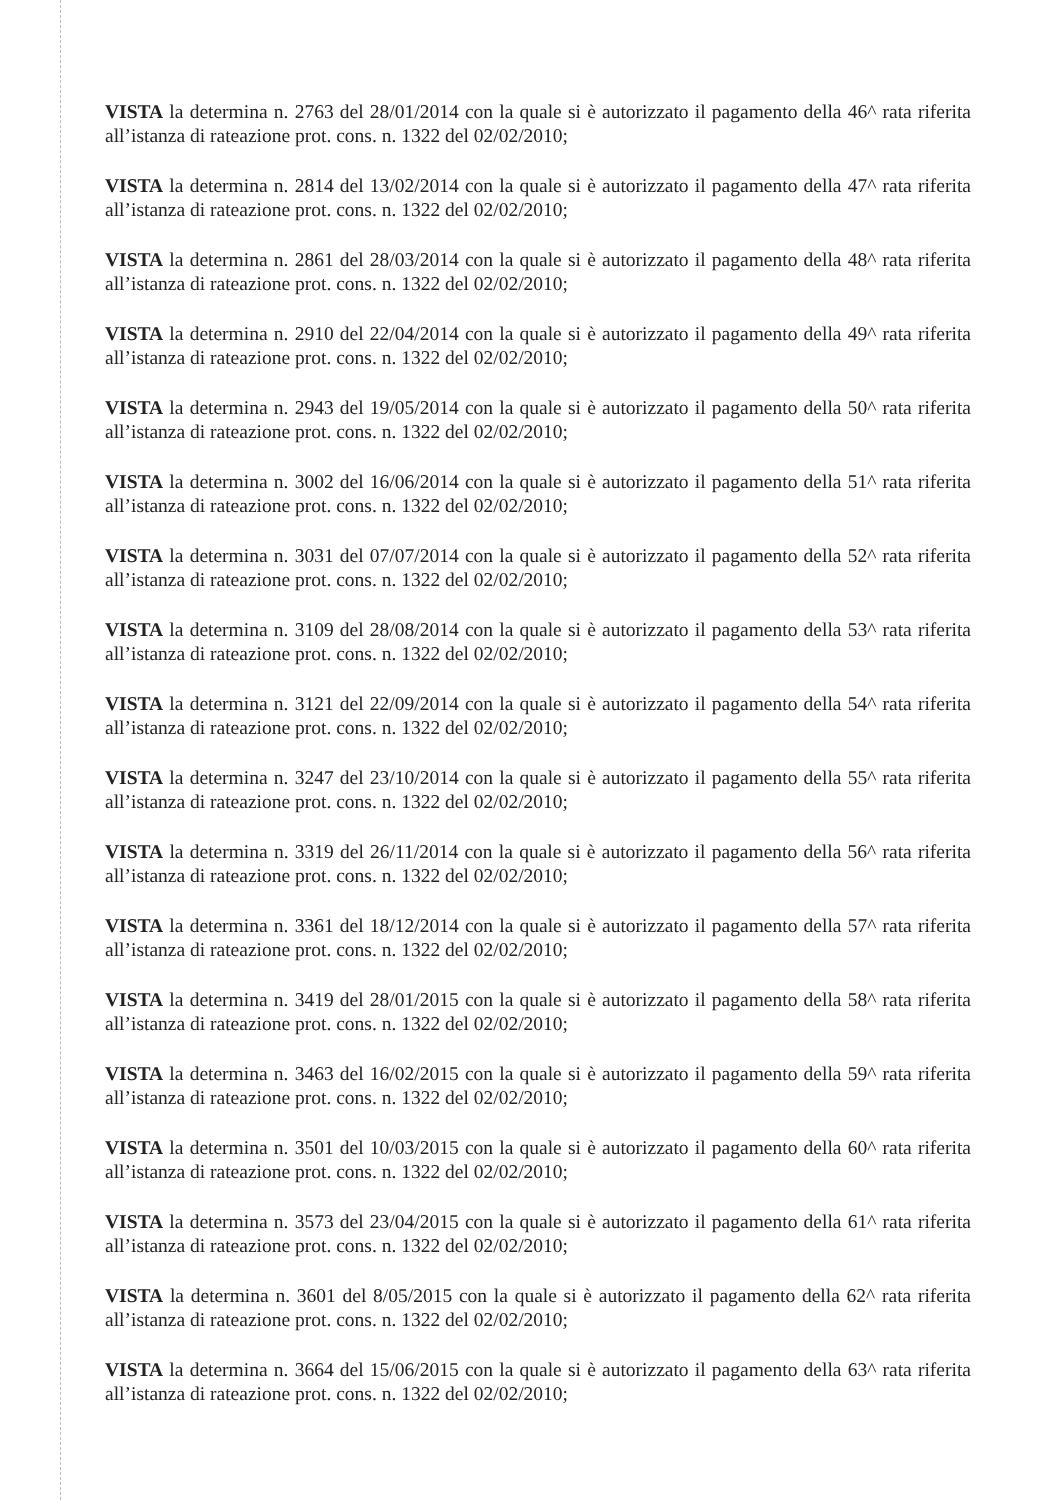VISTA la determina n. 2763 del 28/01/2014 con la quale si è autorizzato il pagamento della 46^ rata riferita all’istanza di rateazione prot. cons. n. 1322 del 02/02/2010;
VISTA la determina n. 2814 del 13/02/2014 con la quale si è autorizzato il pagamento della 47^ rata riferita all’istanza di rateazione prot. cons. n. 1322 del 02/02/2010;
VISTA la determina n. 2861 del 28/03/2014 con la quale si è autorizzato il pagamento della 48^ rata riferita all’istanza di rateazione prot. cons. n. 1322 del 02/02/2010;
VISTA la determina n. 2910 del 22/04/2014 con la quale si è autorizzato il pagamento della 49^ rata riferita all’istanza di rateazione prot. cons. n. 1322 del 02/02/2010;
VISTA la determina n. 2943 del 19/05/2014 con la quale si è autorizzato il pagamento della 50^ rata riferita all’istanza di rateazione prot. cons. n. 1322 del 02/02/2010;
VISTA la determina n. 3002 del 16/06/2014 con la quale si è autorizzato il pagamento della 51^ rata riferita all’istanza di rateazione prot. cons. n. 1322 del 02/02/2010;
VISTA la determina n. 3031 del 07/07/2014 con la quale si è autorizzato il pagamento della 52^ rata riferita all’istanza di rateazione prot. cons. n. 1322 del 02/02/2010;
VISTA la determina n. 3109 del 28/08/2014 con la quale si è autorizzato il pagamento della 53^ rata riferita all’istanza di rateazione prot. cons. n. 1322 del 02/02/2010;
VISTA la determina n. 3121 del 22/09/2014 con la quale si è autorizzato il pagamento della 54^ rata riferita all’istanza di rateazione prot. cons. n. 1322 del 02/02/2010;
VISTA la determina n. 3247 del 23/10/2014 con la quale si è autorizzato il pagamento della 55^ rata riferita all’istanza di rateazione prot. cons. n. 1322 del 02/02/2010;
VISTA la determina n. 3319 del 26/11/2014 con la quale si è autorizzato il pagamento della 56^ rata riferita all’istanza di rateazione prot. cons. n. 1322 del 02/02/2010;
VISTA la determina n. 3361 del 18/12/2014 con la quale si è autorizzato il pagamento della 57^ rata riferita all’istanza di rateazione prot. cons. n. 1322 del 02/02/2010;
VISTA la determina n. 3419 del 28/01/2015 con la quale si è autorizzato il pagamento della 58^ rata riferita all’istanza di rateazione prot. cons. n. 1322 del 02/02/2010;
VISTA la determina n. 3463 del 16/02/2015 con la quale si è autorizzato il pagamento della 59^ rata riferita all’istanza di rateazione prot. cons. n. 1322 del 02/02/2010;
VISTA la determina n. 3501 del 10/03/2015 con la quale si è autorizzato il pagamento della 60^ rata riferita all’istanza di rateazione prot. cons. n. 1322 del 02/02/2010;
VISTA la determina n. 3573 del 23/04/2015 con la quale si è autorizzato il pagamento della 61^ rata riferita all’istanza di rateazione prot. cons. n. 1322 del 02/02/2010;
VISTA la determina n. 3601 del 8/05/2015 con la quale si è autorizzato il pagamento della 62^ rata riferita all’istanza di rateazione prot. cons. n. 1322 del 02/02/2010;
VISTA la determina n. 3664 del 15/06/2015 con la quale si è autorizzato il pagamento della 63^ rata riferita all’istanza di rateazione prot. cons. n. 1322 del 02/02/2010;